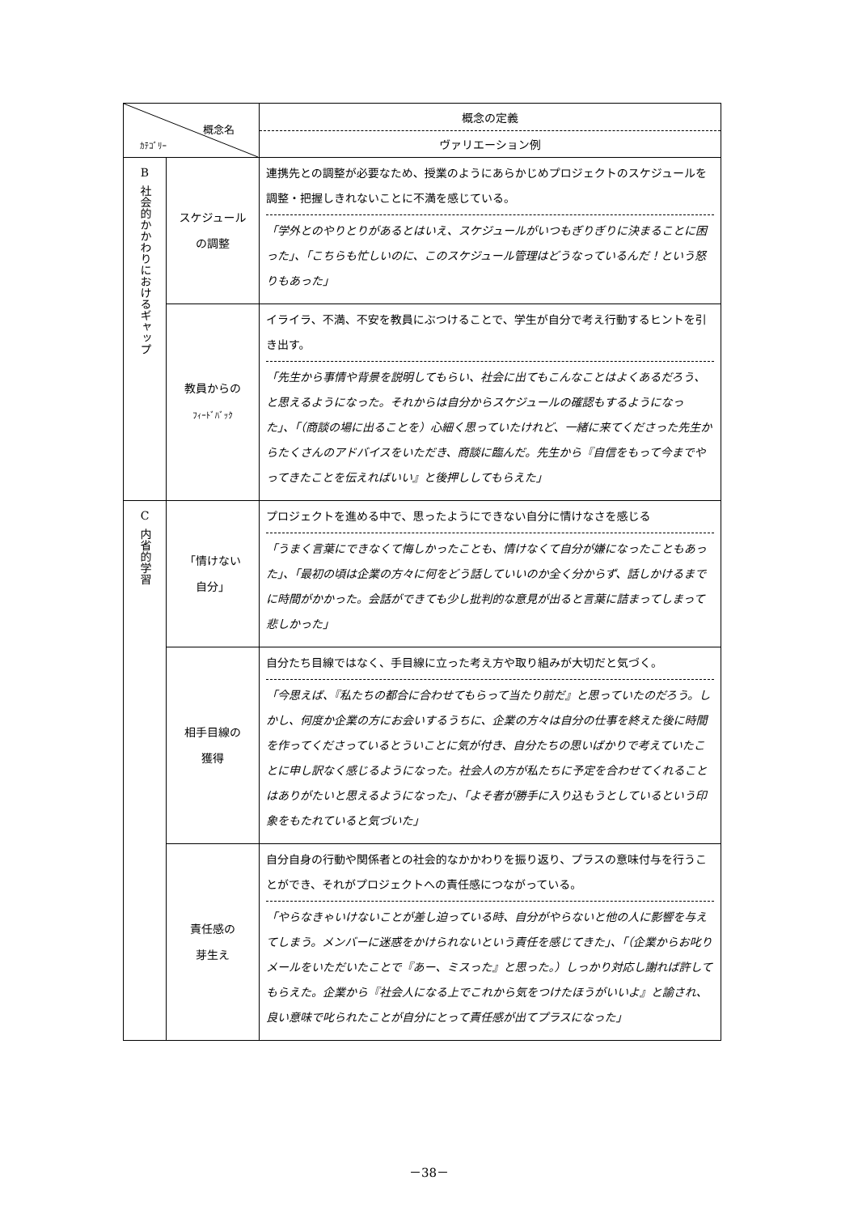| 概念名 ｶﾃｺﾞﾘｰ | | 概念の定義 ヴァリエーション例 |
| --- | --- | --- |
| B 社会的かかわりにおけるギャップ | スケジュール の調整 | 連携先との調整が必要なため、授業のようにあらかじめプロジェクトのスケジュールを調整・把握しきれないことに不満を感じている。 「学外とのやりとりがあるとはいえ、スケジュールがいつもぎりぎりに決まることに困った」、「こちらも忙しいのに、このスケジュール管理はどうなっているんだ！という怒りもあった」 |
| | 教員からの ﾌｨｰﾄﾞﾊﾞｯｸ | イライラ、不満、不安を教員にぶつけることで、学生が自分で考え行動するヒントを引き出す。 「先生から事情や背景を説明してもらい、社会に出てもこんなことはよくあるだろう、と思えるようになった。それからは自分からスケジュールの確認もするようになった」、「（商談の場に出ることを）心細く思っていたけれど、一緒に来てくださった先生からたくさんのアドバイスをいただき、商談に臨んだ。先生から『自信をもって今までやってきたことを伝えればいい』と後押ししてもらえた」 |
| C 内省的学習 | 「情けない 自分」 | プロジェクトを進める中で、思ったようにできない自分に情けなさを感じる 「うまく言葉にできなくて悔しかったことも、情けなくて自分が嫌になったこともあった」、「最初の頃は企業の方々に何をどう話していいのか全く分からず、話しかけるまでに時間がかかった。会話ができても少し批判的な意見が出ると言葉に詰まってしまって悲しかった」 |
| | 相手目線の 獲得 | 自分たち目線ではなく、手目線に立った考え方や取り組みが大切だと気づく。 「今思えば、『私たちの都合に合わせてもらって当たり前だ』と思っていたのだろう。しかし、何度か企業の方にお会いするうちに、企業の方々は自分の仕事を終えた後に時間を作ってくださっているとういことに気が付き、自分たちの思いばかりで考えていたことに申し訳なく感じるようになった。社会人の方が私たちに予定を合わせてくれることはありがたいと思えるようになった」、「よそ者が勝手に入り込もうとしているという印象をもたれていると気づいた」 |
| | 責任感の 芽生え | 自分自身の行動や関係者との社会的なかかわりを振り返り、プラスの意味付与を行うことができ、それがプロジェクトへの責任感につながっている。 「やらなきゃいけないことが差し迫っている時、自分がやらないと他の人に影響を与えてしまう。メンバーに迷惑をかけられないという責任を感じてきた」、「（企業からお叱りメールをいただいたことで『あー、ミスった』と思った。）しっかり対応し謝れば許してもらえた。企業から『社会人になる上でこれから気をつけたほうがいいよ』と諭され、良い意味で叱られたことが自分にとって責任感が出てプラスになった」 |
－38－